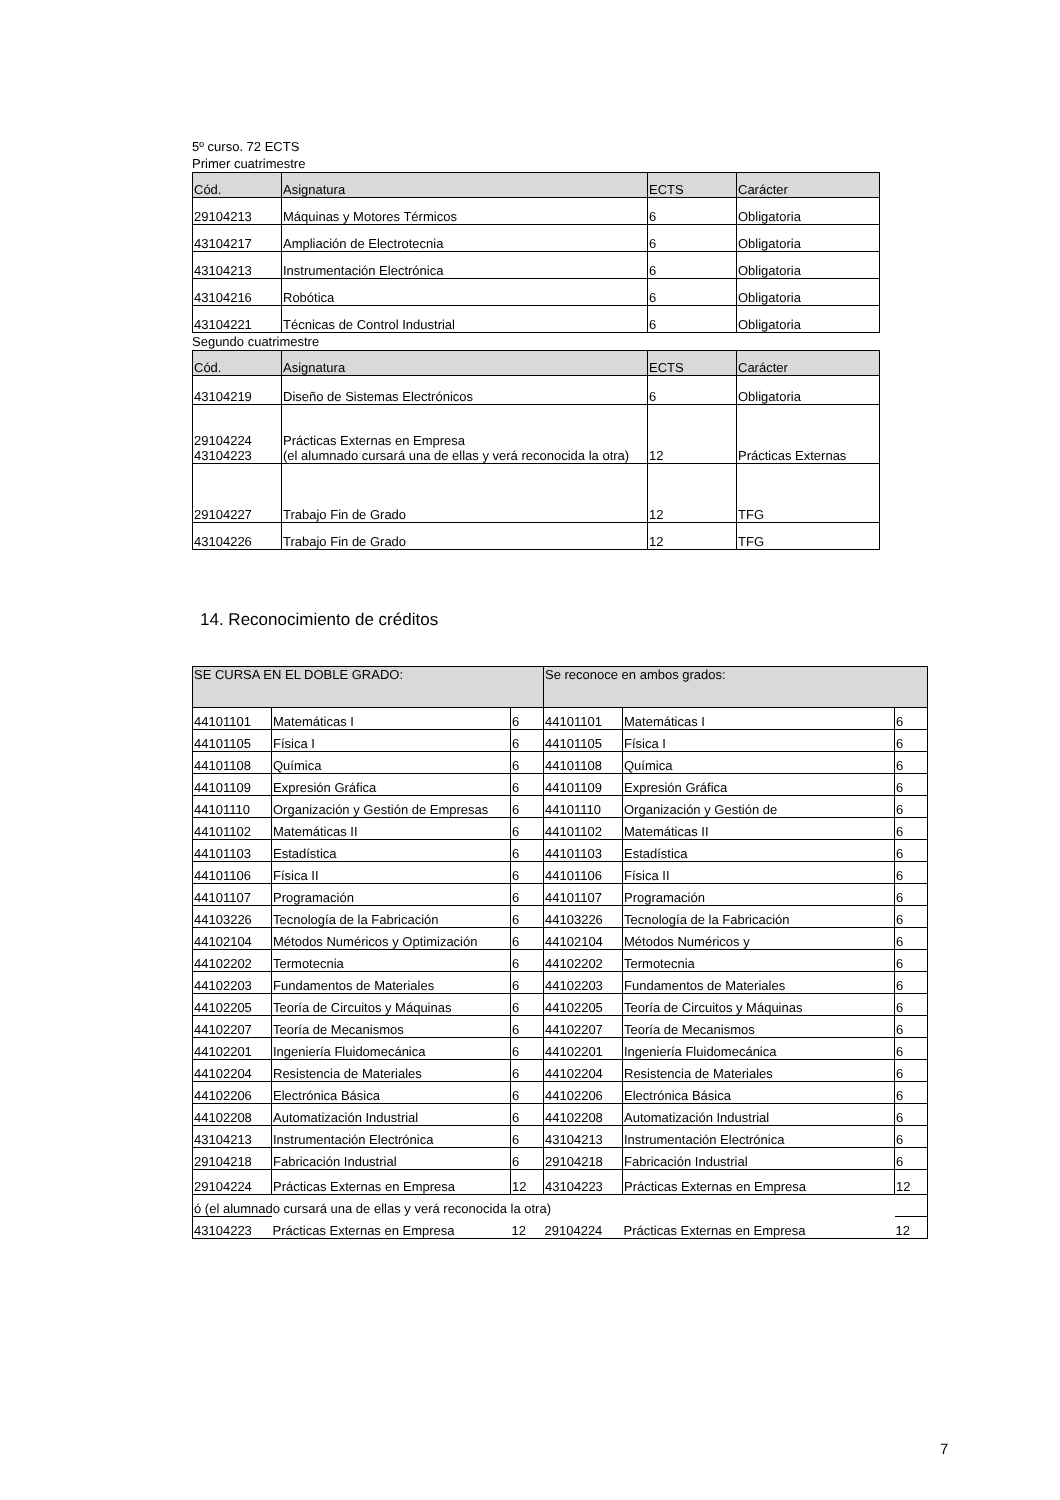5º curso. 72 ECTS
Primer cuatrimestre
| Cód. | Asignatura | ECTS | Carácter |
| --- | --- | --- | --- |
| 29104213 | Máquinas y Motores Térmicos | 6 | Obligatoria |
| 43104217 | Ampliación de Electrotecnia | 6 | Obligatoria |
| 43104213 | Instrumentación Electrónica | 6 | Obligatoria |
| 43104216 | Robótica | 6 | Obligatoria |
| 43104221 | Técnicas de Control Industrial | 6 | Obligatoria |
Segundo cuatrimestre
| Cód. | Asignatura | ECTS | Carácter |
| --- | --- | --- | --- |
| 43104219 | Diseño de Sistemas Electrónicos | 6 | Obligatoria |
| 29104224 43104223 | Prácticas Externas en Empresa (el alumnado cursará una de ellas y verá reconocida la otra) | 12 | Prácticas Externas |
| 29104227 | Trabajo Fin de Grado | 12 | TFG |
| 43104226 | Trabajo Fin de Grado | 12 | TFG |
14. Reconocimiento de créditos
| SE CURSA EN EL DOBLE GRADO: | | | Se reconoce en ambos grados: | | |
| --- | --- | --- | --- | --- | --- |
| 44101101 | Matemáticas I | 6 | 44101101 | Matemáticas I | 6 |
| 44101105 | Física I | 6 | 44101105 | Física I | 6 |
| 44101108 | Química | 6 | 44101108 | Química | 6 |
| 44101109 | Expresión Gráfica | 6 | 44101109 | Expresión Gráfica | 6 |
| 44101110 | Organización y Gestión de Empresas | 6 | 44101110 | Organización y Gestión de | 6 |
| 44101102 | Matemáticas II | 6 | 44101102 | Matemáticas II | 6 |
| 44101103 | Estadística | 6 | 44101103 | Estadística | 6 |
| 44101106 | Física II | 6 | 44101106 | Física II | 6 |
| 44101107 | Programación | 6 | 44101107 | Programación | 6 |
| 44103226 | Tecnología de la Fabricación | 6 | 44103226 | Tecnología de la Fabricación | 6 |
| 44102104 | Métodos Numéricos y Optimización | 6 | 44102104 | Métodos Numéricos y | 6 |
| 44102202 | Termotecnia | 6 | 44102202 | Termotecnia | 6 |
| 44102203 | Fundamentos de Materiales | 6 | 44102203 | Fundamentos de Materiales | 6 |
| 44102205 | Teoría de Circuitos y Máquinas | 6 | 44102205 | Teoría de Circuitos y Máquinas | 6 |
| 44102207 | Teoría de Mecanismos | 6 | 44102207 | Teoría de Mecanismos | 6 |
| 44102201 | Ingeniería Fluidomecánica | 6 | 44102201 | Ingeniería Fluidomecánica | 6 |
| 44102204 | Resistencia de Materiales | 6 | 44102204 | Resistencia de Materiales | 6 |
| 44102206 | Electrónica Básica | 6 | 44102206 | Electrónica Básica | 6 |
| 44102208 | Automatización Industrial | 6 | 44102208 | Automatización Industrial | 6 |
| 43104213 | Instrumentación Electrónica | 6 | 43104213 | Instrumentación Electrónica | 6 |
| 29104218 | Fabricación Industrial | 6 | 29104218 | Fabricación Industrial | 6 |
| 29104224 | Prácticas Externas en Empresa | 12 | 43104223 | Prácticas Externas en Empresa | 12 |
| ó (el alumnado cursará una de ellas y verá reconocida la otra) | | | | | |
| 43104223 | Prácticas Externas en Empresa | 12 | 29104224 | Prácticas Externas en Empresa | 12 |
7